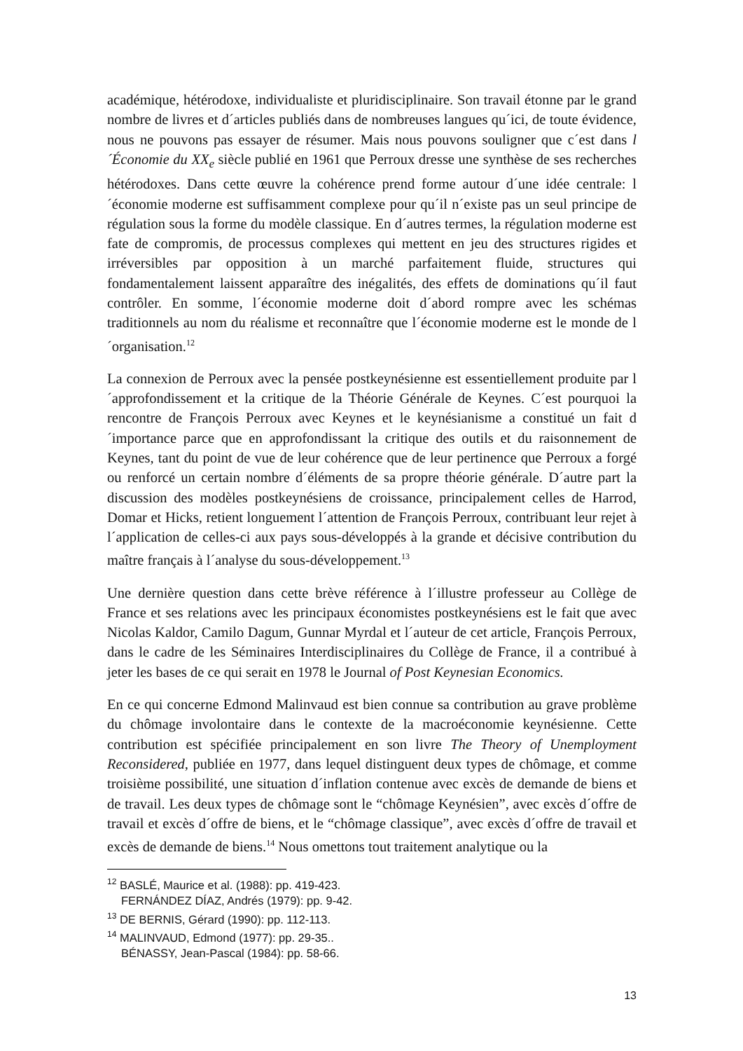académique, hétérodoxe, individualiste et pluridisciplinaire. Son travail étonne par le grand nombre de livres et d´articles publiés dans de nombreuses langues qu´ici, de toute évidence, nous ne pouvons pas essayer de résumer. Mais nous pouvons souligner que c´est dans l´Économie du XX<sub>e</sub> siècle publié en 1961 que Perroux dresse une synthèse de ses recherches hétérodoxes. Dans cette œuvre la cohérence prend forme autour d´une idée centrale: l´économie moderne est suffisamment complexe pour qu´il n´existe pas un seul principe de régulation sous la forme du modèle classique. En d´autres termes, la régulation moderne est fate de compromis, de processus complexes qui mettent en jeu des structures rigides et irréversibles par opposition à un marché parfaitement fluide, structures qui fondamentalement laissent apparaître des inégalités, des effets de dominations qu´il faut contrôler. En somme, l´économie moderne doit d´abord rompre avec les schémas traditionnels au nom du réalisme et reconnaître que l´économie moderne est le monde de l´organisation.<sup>12</sup>
La connexion de Perroux avec la pensée postkeynésienne est essentiellement produite par l´approfondissement et la critique de la Théorie Générale de Keynes. C´est pourquoi la rencontre de François Perroux avec Keynes et le keynésianisme a constitué un fait d´importance parce que en approfondissant la critique des outils et du raisonnement de Keynes, tant du point de vue de leur cohérence que de leur pertinence que Perroux a forgé ou renforcé un certain nombre d´éléments de sa propre théorie générale. D´autre part la discussion des modèles postkeynésiens de croissance, principalement celles de Harrod, Domar et Hicks, retient longuement l´attention de François Perroux, contribuant leur rejet à l´application de celles-ci aux pays sous-développés à la grande et décisive contribution du maître français à l´analyse du sous-développement.<sup>13</sup>
Une dernière question dans cette brève référence à l´illustre professeur au Collège de France et ses relations avec les principaux économistes postkeynésiens est le fait que avec Nicolas Kaldor, Camilo Dagum, Gunnar Myrdal et l´auteur de cet article, François Perroux, dans le cadre de les Séminaires Interdisciplinaires du Collège de France, il a contribué à jeter les bases de ce qui serait en 1978 le Journal of Post Keynesian Economics.
En ce qui concerne Edmond Malinvaud est bien connue sa contribution au grave problème du chômage involontaire dans le contexte de la macroéconomie keynésienne. Cette contribution est spécifiée principalement en son livre The Theory of Unemployment Reconsidered, publiée en 1977, dans lequel distinguent deux types de chômage, et comme troisième possibilité, une situation d´inflation contenue avec excès de demande de biens et de travail. Les deux types de chômage sont le “chômage Keynésien”, avec excès d´offre de travail et excès d´offre de biens, et le “chômage classique”, avec excès d´offre de travail et excès de demande de biens.<sup>14</sup> Nous omettons tout traitement analytique ou la
<sup>12</sup> BASLÉ, Maurice et al. (1988): pp. 419-423.
FERNÁNDEZ DÍAZ, Andrés (1979): pp. 9-42.
<sup>13</sup> DE BERNIS, Gérard (1990): pp. 112-113.
<sup>14</sup> MALINVAUD, Edmond (1977): pp. 29-35..
BÉNASSY, Jean-Pascal (1984): pp. 58-66.
13